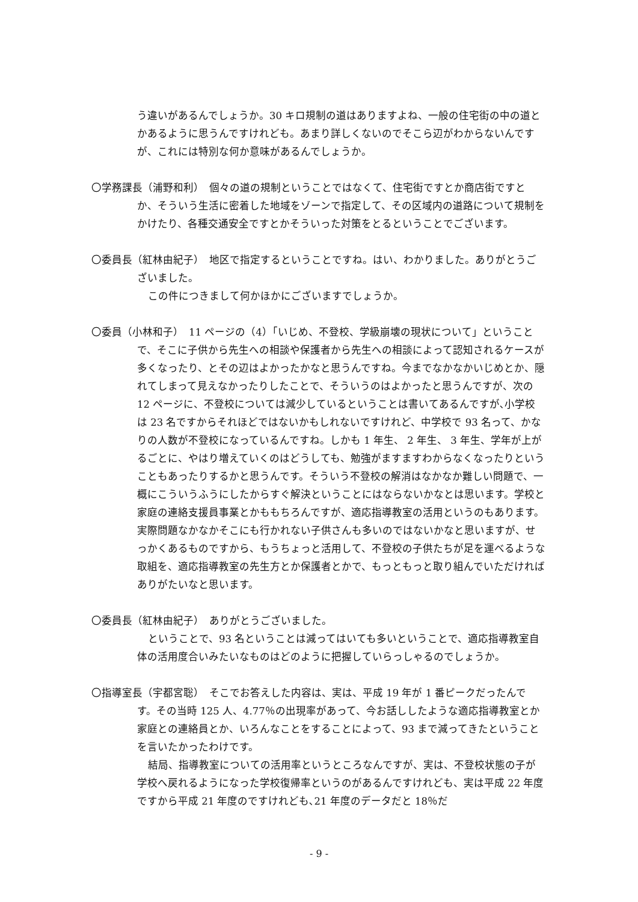う違いがあるんでしょうか。30 キロ規制の道はありますよね、一般の住宅街の中の道とかあるように思うんですけれども。あまり詳しくないのでそこら辺がわからないんですが、これには特別な何か意味があるんでしょうか。
〇学務課長（浦野和利）　個々の道の規制ということではなくて、住宅街ですとか商店街ですとか、そういう生活に密着した地域をゾーンで指定して、その区域内の道路について規制をかけたり、各種交通安全ですとかそういった対策をとるということでございます。
〇委員長（紅林由紀子）　地区で指定するということですね。はい、わかりました。ありがとうございました。
この件につきまして何かほかにございますでしょうか。
〇委員（小林和子）　11 ページの（4）「いじめ、不登校、学級崩壊の現状について」ということで、そこに子供から先生への相談や保護者から先生への相談によって認知されるケースが多くなったり、とその辺はよかったかなと思うんですね。今までなかなかいじめとか、隠れてしまって見えなかったりしたことで、そういうのはよかったと思うんですが、次の 12 ページに、不登校については減少しているということは書いてあるんですが､小学校は 23 名ですからそれほどではないかもしれないですけれど、中学校で 93 名って、かなりの人数が不登校になっているんですね。しかも 1 年生、 2 年生、 3 年生、学年が上がるごとに、やはり増えていくのはどうしても、勉強がますますわからなくなったりということもあったりするかと思うんです。そういう不登校の解消はなかなか難しい問題で、一概にこういうふうにしたからすぐ解決ということにはならないかなとは思います。学校と家庭の連絡支援員事業とかももちろんですが、適応指導教室の活用というのもあります。実際問題なかなかそこにも行かれない子供さんも多いのではないかなと思いますが、せっかくあるものですから、もうちょっと活用して、不登校の子供たちが足を運べるような取組を、適応指導教室の先生方とか保護者とかで、もっともっと取り組んでいただければありがたいなと思います。
〇委員長（紅林由紀子）　ありがとうございました。
ということで、93 名ということは減ってはいても多いということで、適応指導教室自体の活用度合いみたいなものはどのように把握していらっしゃるのでしょうか。
〇指導室長（宇都宮聡）　そこでお答えした内容は、実は、平成 19 年が 1 番ピークだったんです。その当時 125 人、4.77％の出現率があって、今お話ししたような適応指導教室とか家庭との連絡員とか、いろんなことをすることによって、93 まで減ってきたということを言いたかったわけです。
結局、指導教室についての活用率というところなんですが、実は、不登校状態の子が学校へ戻れるようになった学校復帰率というのがあるんですけれども、実は平成 22 年度ですから平成 21 年度のですけれども､21 年度のデータだと 18％だ
- 9 -